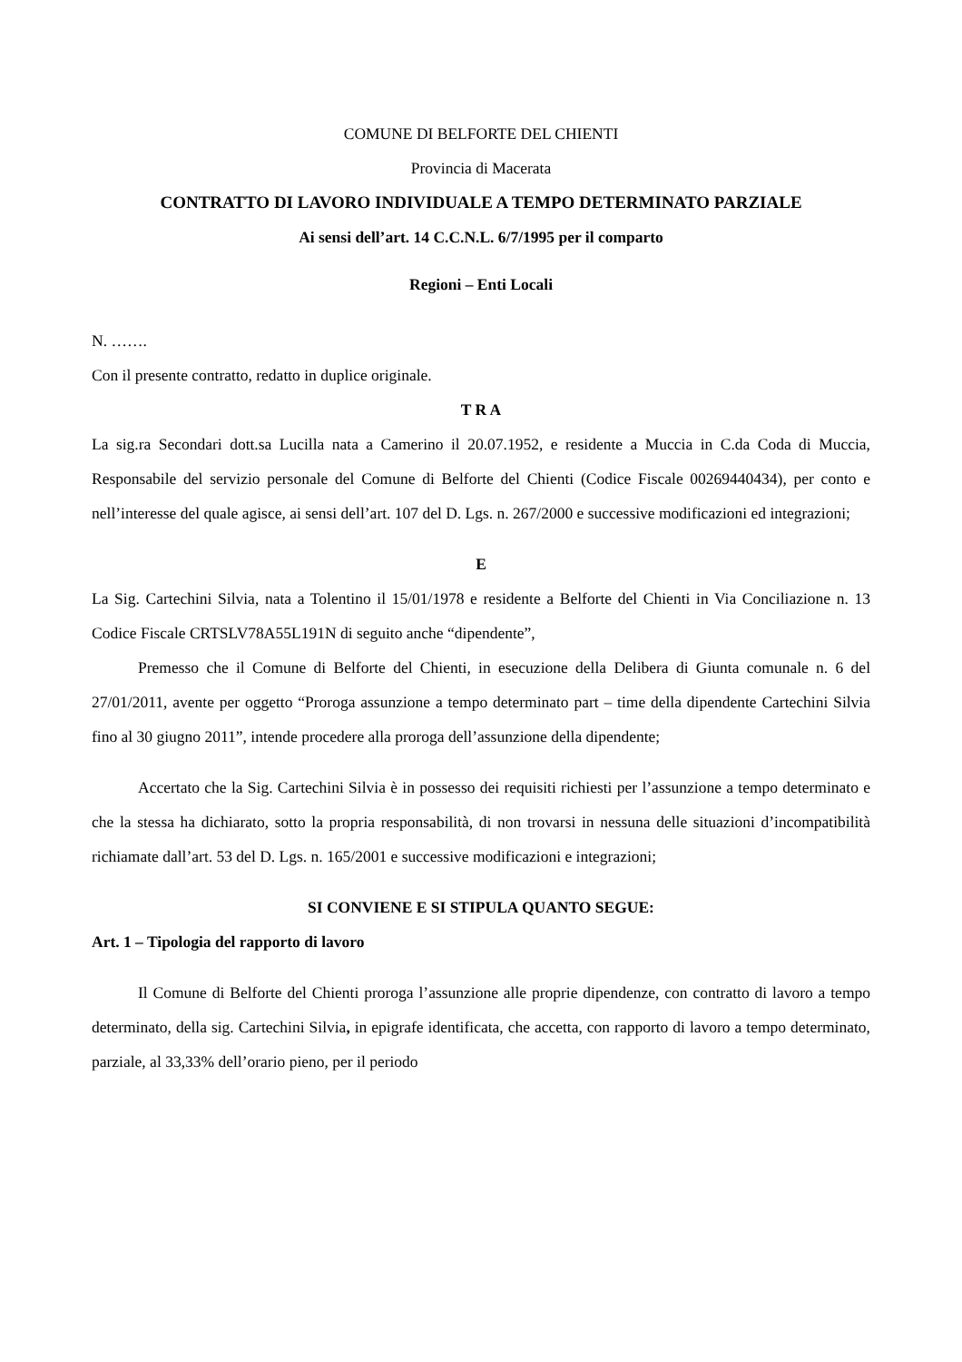COMUNE DI BELFORTE DEL CHIENTI
Provincia di Macerata
CONTRATTO DI LAVORO INDIVIDUALE A TEMPO DETERMINATO PARZIALE
Ai sensi dell’art. 14 C.C.N.L. 6/7/1995 per il comparto
Regioni – Enti Locali
N. …….
Con il presente contratto, redatto in duplice originale.
T R A
La sig.ra Secondari dott.sa Lucilla nata a Camerino il 20.07.1952, e residente a Muccia in C.da Coda di Muccia, Responsabile del servizio personale del Comune di Belforte del Chienti (Codice Fiscale 00269440434), per conto e nell’interesse del quale agisce, ai sensi dell’art. 107 del D. Lgs. n. 267/2000 e successive modificazioni ed integrazioni;
E
La Sig. Cartechini Silvia, nata a Tolentino il 15/01/1978 e residente a Belforte del Chienti in Via Conciliazione n. 13 Codice Fiscale CRTSLV78A55L191N di seguito anche “dipendente”,
Premesso che il Comune di Belforte del Chienti, in esecuzione della Delibera di Giunta comunale n. 6 del 27/01/2011, avente per oggetto “Proroga assunzione a tempo determinato part – time della dipendente Cartechini Silvia fino al 30 giugno 2011”, intende procedere alla proroga dell’assunzione della dipendente;
Accertato che la Sig. Cartechini Silvia è in possesso dei requisiti richiesti per l’assunzione a tempo determinato e che la stessa ha dichiarato, sotto la propria responsabilità, di non trovarsi in nessuna delle situazioni d’incompatibilità richiamate dall’art. 53 del D. Lgs. n. 165/2001 e successive modificazioni e integrazioni;
SI CONVIENE E SI STIPULA QUANTO SEGUE:
Art. 1 – Tipologia del rapporto di lavoro
Il Comune di Belforte del Chienti proroga l’assunzione alle proprie dipendenze, con contratto di lavoro a tempo determinato, della sig. Cartechini Silvia, in epigrafe identificata, che accetta, con rapporto di lavoro a tempo determinato, parziale, al 33,33% dell’orario pieno, per il periodo